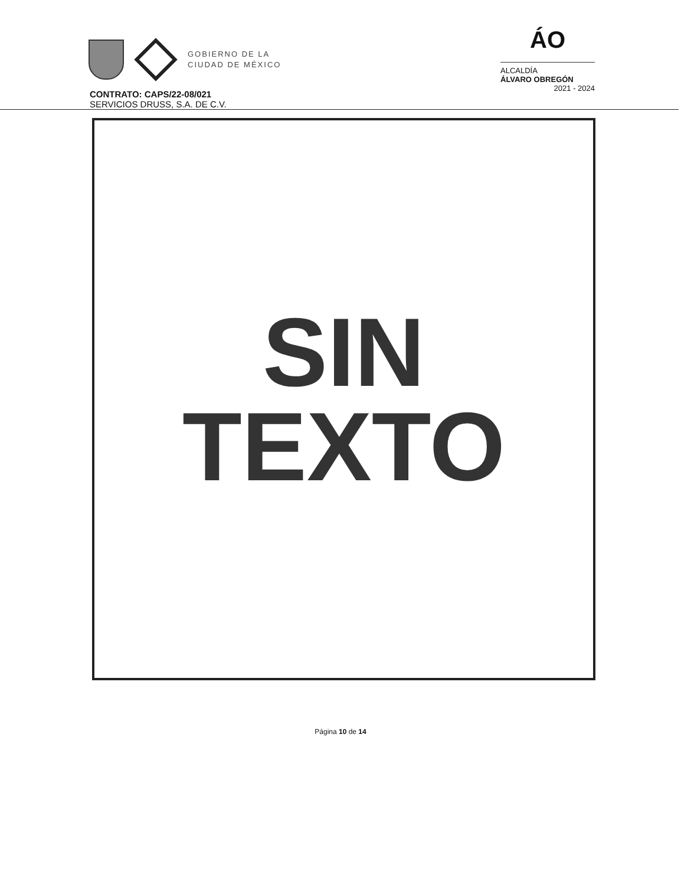GOBIERNO DE LA
CIUDAD DE MÉXICO
ÁO
ALCALDÍA
ÁLVARO OBREGÓN
2021 - 2024
CONTRATO: CAPS/22-08/021
SERVICIOS DRUSS, S.A. DE C.V.
SIN
TEXTO
Página 10 de 14